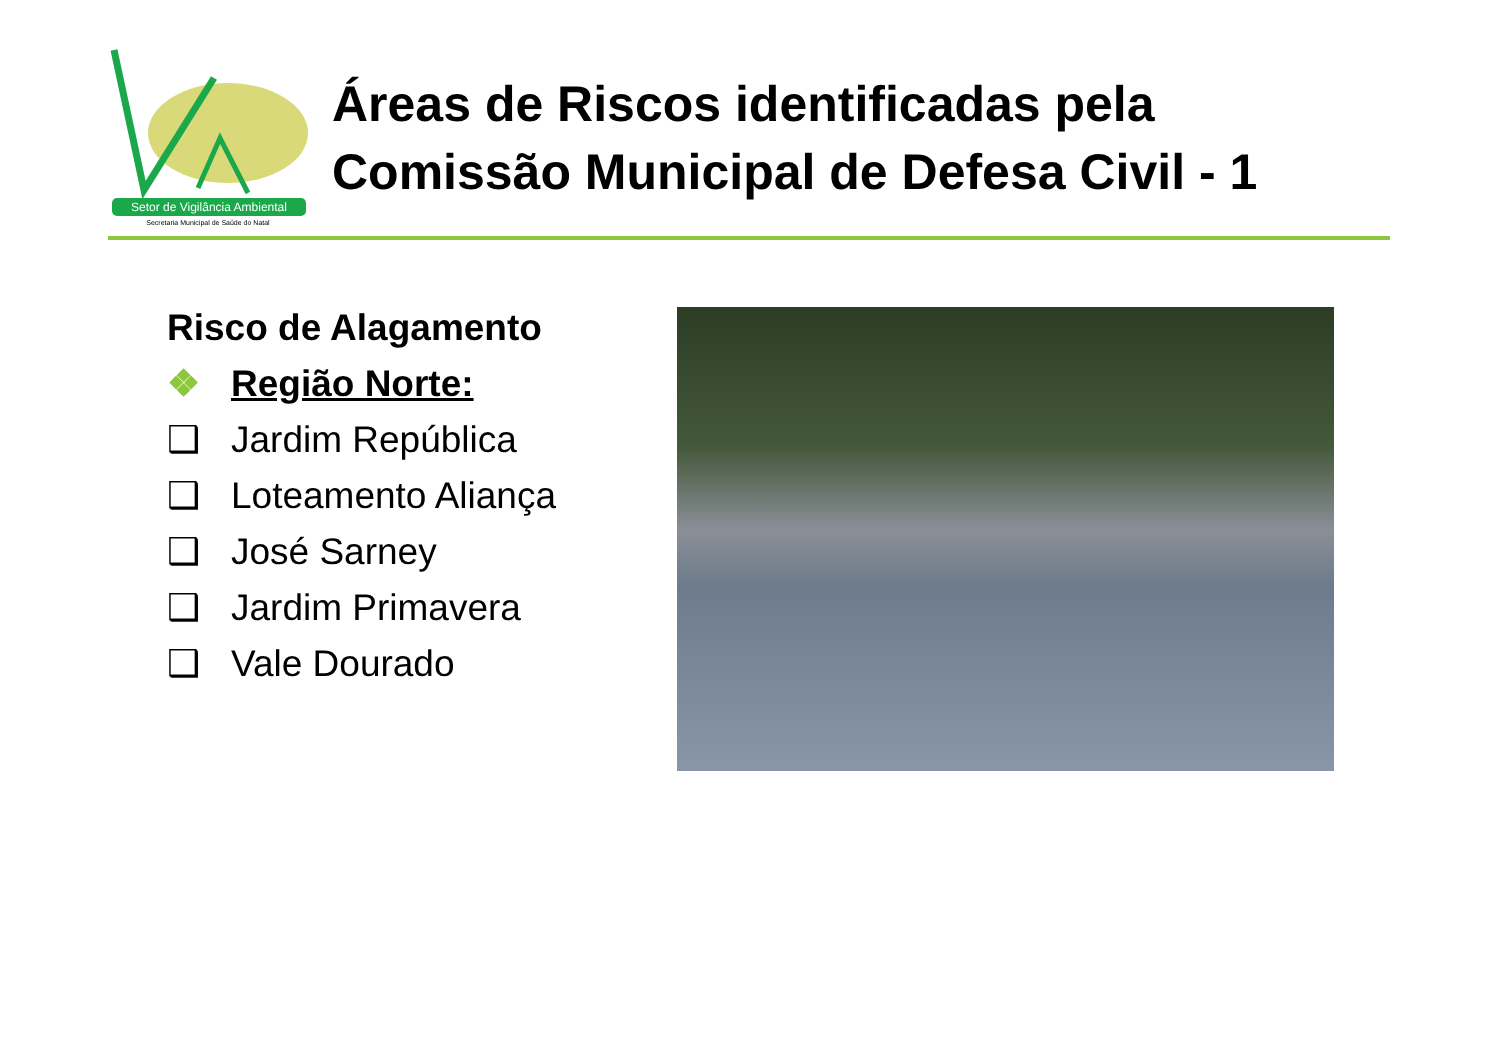Setor de Vigilância Ambiental
Secretaria Municipal de Saúde do Natal
Áreas de Riscos identificadas pela
Comissão Municipal de Defesa Civil - 1
Risco de Alagamento
❖ Região Norte:
❑ Jardim República
❑ Loteamento Aliança
❑ José Sarney
❑ Jardim Primavera
❑ Vale Dourado